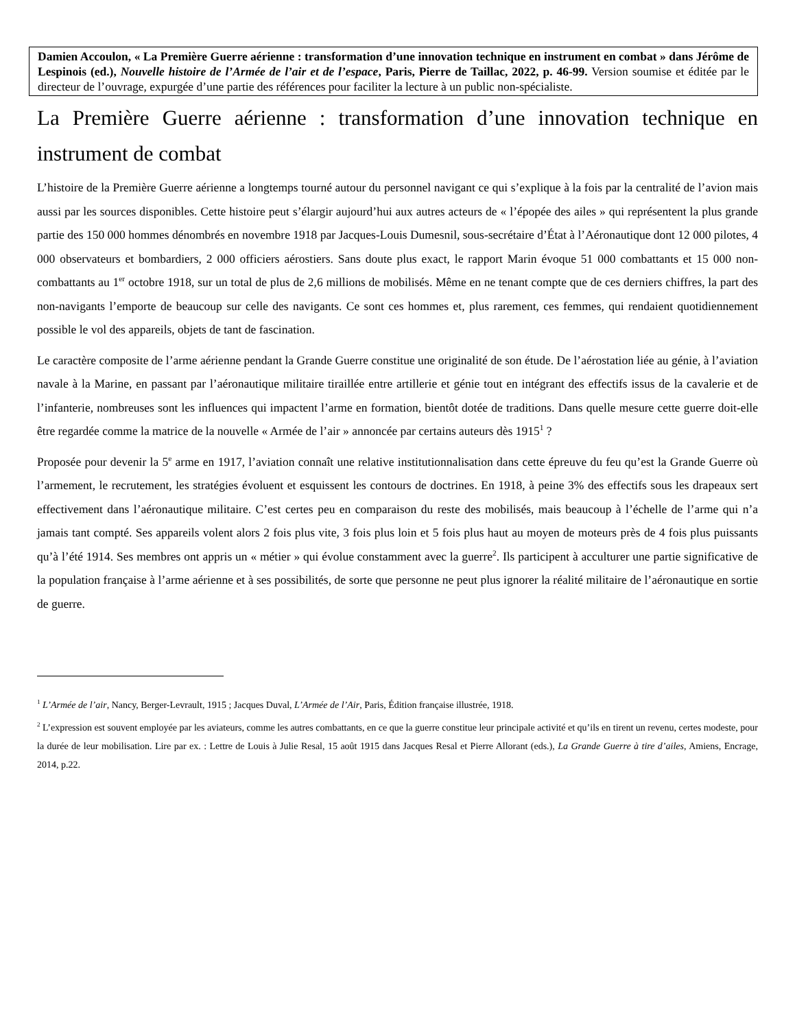Damien Accoulon, « La Première Guerre aérienne : transformation d’une innovation technique en instrument en combat » dans Jérôme de Lespinois (ed.), Nouvelle histoire de l’Armée de l’air et de l’espace, Paris, Pierre de Taillac, 2022, p. 46-99. Version soumise et éditée par le directeur de l’ouvrage, expurgée d’une partie des références pour faciliter la lecture à un public non-spécialiste.
La Première Guerre aérienne : transformation d’une innovation technique en instrument de combat
L’histoire de la Première Guerre aérienne a longtemps tourné autour du personnel navigant ce qui s’explique à la fois par la centralité de l’avion mais aussi par les sources disponibles. Cette histoire peut s’élargir aujourd’hui aux autres acteurs de « l’épopée des ailes » qui représentent la plus grande partie des 150 000 hommes dénombrés en novembre 1918 par Jacques-Louis Dumesnil, sous-secrétaire d’État à l’Aéronautique dont 12 000 pilotes, 4 000 observateurs et bombardiers, 2 000 officiers aérostiers. Sans doute plus exact, le rapport Marin évoque 51 000 combattants et 15 000 non-combattants au 1<sup>er</sup> octobre 1918, sur un total de plus de 2,6 millions de mobilisés. Même en ne tenant compte que de ces derniers chiffres, la part des non-navigants l’emporte de beaucoup sur celle des navigants. Ce sont ces hommes et, plus rarement, ces femmes, qui rendaient quotidiennement possible le vol des appareils, objets de tant de fascination.
Le caractère composite de l’arme aérienne pendant la Grande Guerre constitue une originalité de son étude. De l’aérostation liée au génie, à l’aviation navale à la Marine, en passant par l’aéronautique militaire tiraillée entre artillerie et génie tout en intégrant des effectifs issus de la cavalerie et de l’infanterie, nombreuses sont les influences qui impactent l’arme en formation, bientôt dotée de traditions. Dans quelle mesure cette guerre doit-elle être regardée comme la matrice de la nouvelle « Armée de l’air » annoncée par certains auteurs dès 1915<sup>1</sup> ?
Proposée pour devenir la 5<sup>e</sup> arme en 1917, l’aviation connaît une relative institutionnalisation dans cette épreuve du feu qu’est la Grande Guerre où l’armement, le recrutement, les stratégies évoluent et esquissent les contours de doctrines. En 1918, à peine 3% des effectifs sous les drapeaux sert effectivement dans l’aéronautique militaire. C’est certes peu en comparaison du reste des mobilisés, mais beaucoup à l’échelle de l’arme qui n’a jamais tant compté. Ses appareils volent alors 2 fois plus vite, 3 fois plus loin et 5 fois plus haut au moyen de moteurs près de 4 fois plus puissants qu’à l’été 1914. Ses membres ont appris un « métier » qui évolue constamment avec la guerre<sup>2</sup>. Ils participent à acculturer une partie significative de la population française à l’arme aérienne et à ses possibilités, de sorte que personne ne peut plus ignorer la réalité militaire de l’aéronautique en sortie de guerre.
<sup>1</sup> L’Armée de l’air, Nancy, Berger-Levrault, 1915 ; Jacques Duval, L’Armée de l’Air, Paris, Édition française illustrée, 1918.
<sup>2</sup> L’expression est souvent employée par les aviateurs, comme les autres combattants, en ce que la guerre constitue leur principale activité et qu’ils en tirent un revenu, certes modeste, pour la durée de leur mobilisation. Lire par ex. : Lettre de Louis à Julie Resal, 15 août 1915 dans Jacques Resal et Pierre Allorant (eds.), La Grande Guerre à tire d’ailes, Amiens, Encrage, 2014, p.22.